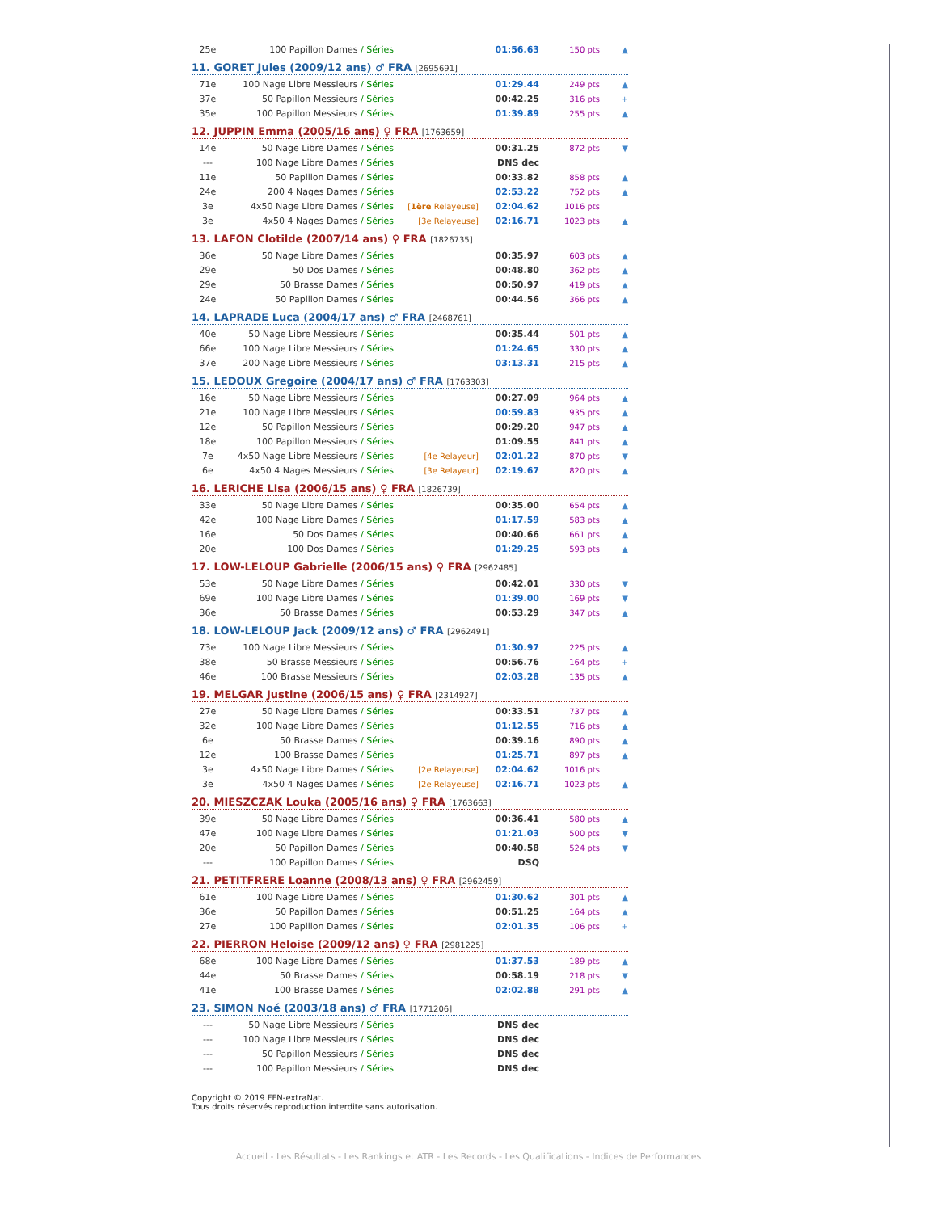| 25e | 100 Papillon Dames / Séries | | 01:56.63 | 150 pts | ▲ |
11. GORET Jules (2009/12 ans) ♂ FRA [2695691]
| 71e | 100 Nage Libre Messieurs / Séries | | 01:29.44 | 249 pts | ▲ |
| 37e | 50 Papillon Messieurs / Séries | | 00:42.25 | 316 pts | + |
| 35e | 100 Papillon Messieurs / Séries | | 01:39.89 | 255 pts | ▲ |
12. JUPPIN Emma (2005/16 ans) ♀ FRA [1763659]
| 14e | 50 Nage Libre Dames / Séries | | 00:31.25 | 872 pts | ▼ |
| --- | 100 Nage Libre Dames / Séries | | DNS dec | | |
| 11e | 50 Papillon Dames / Séries | | 00:33.82 | 858 pts | ▲ |
| 24e | 200 4 Nages Dames / Séries | | 02:53.22 | 752 pts | ▲ |
| 3e | 4x50 Nage Libre Dames / Séries | [ 1ère Relayeuse] | 02:04.62 | 1016 pts | |
| 3e | 4x50 4 Nages Dames / Séries | [3e Relayeuse] | 02:16.71 | 1023 pts | ▲ |
13. LAFON Clotilde (2007/14 ans) ♀ FRA [1826735]
| 36e | 50 Nage Libre Dames / Séries | | 00:35.97 | 603 pts | ▲ |
| 29e | 50 Dos Dames / Séries | | 00:48.80 | 362 pts | ▲ |
| 29e | 50 Brasse Dames / Séries | | 00:50.97 | 419 pts | ▲ |
| 24e | 50 Papillon Dames / Séries | | 00:44.56 | 366 pts | ▲ |
14. LAPRADE Luca (2004/17 ans) ♂ FRA [2468761]
| 40e | 50 Nage Libre Messieurs / Séries | | 00:35.44 | 501 pts | ▲ |
| 66e | 100 Nage Libre Messieurs / Séries | | 01:24.65 | 330 pts | ▲ |
| 37e | 200 Nage Libre Messieurs / Séries | | 03:13.31 | 215 pts | ▲ |
15. LEDOUX Gregoire (2004/17 ans) ♂ FRA [1763303]
| 16e | 50 Nage Libre Messieurs / Séries | | 00:27.09 | 964 pts | ▲ |
| 21e | 100 Nage Libre Messieurs / Séries | | 00:59.83 | 935 pts | ▲ |
| 12e | 50 Papillon Messieurs / Séries | | 00:29.20 | 947 pts | ▲ |
| 18e | 100 Papillon Messieurs / Séries | | 01:09.55 | 841 pts | ▲ |
| 7e | 4x50 Nage Libre Messieurs / Séries | [4e Relayeur] | 02:01.22 | 870 pts | ▼ |
| 6e | 4x50 4 Nages Messieurs / Séries | [3e Relayeur] | 02:19.67 | 820 pts | ▲ |
16. LERICHE Lisa (2006/15 ans) ♀ FRA [1826739]
| 33e | 50 Nage Libre Dames / Séries | | 00:35.00 | 654 pts | ▲ |
| 42e | 100 Nage Libre Dames / Séries | | 01:17.59 | 583 pts | ▲ |
| 16e | 50 Dos Dames / Séries | | 00:40.66 | 661 pts | ▲ |
| 20e | 100 Dos Dames / Séries | | 01:29.25 | 593 pts | ▲ |
17. LOW-LELOUP Gabrielle (2006/15 ans) ♀ FRA [2962485]
| 53e | 50 Nage Libre Dames / Séries | | 00:42.01 | 330 pts | ▼ |
| 69e | 100 Nage Libre Dames / Séries | | 01:39.00 | 169 pts | ▼ |
| 36e | 50 Brasse Dames / Séries | | 00:53.29 | 347 pts | ▲ |
18. LOW-LELOUP Jack (2009/12 ans) ♂ FRA [2962491]
| 73e | 100 Nage Libre Messieurs / Séries | | 01:30.97 | 225 pts | ▲ |
| 38e | 50 Brasse Messieurs / Séries | | 00:56.76 | 164 pts | + |
| 46e | 100 Brasse Messieurs / Séries | | 02:03.28 | 135 pts | ▲ |
19. MELGAR Justine (2006/15 ans) ♀ FRA [2314927]
| 27e | 50 Nage Libre Dames / Séries | | 00:33.51 | 737 pts | ▲ |
| 32e | 100 Nage Libre Dames / Séries | | 01:12.55 | 716 pts | ▲ |
| 6e | 50 Brasse Dames / Séries | | 00:39.16 | 890 pts | ▲ |
| 12e | 100 Brasse Dames / Séries | | 01:25.71 | 897 pts | ▲ |
| 3e | 4x50 Nage Libre Dames / Séries | [2e Relayeuse] | 02:04.62 | 1016 pts | |
| 3e | 4x50 4 Nages Dames / Séries | [2e Relayeuse] | 02:16.71 | 1023 pts | ▲ |
20. MIESZCZAK Louka (2005/16 ans) ♀ FRA [1763663]
| 39e | 50 Nage Libre Dames / Séries | | 00:36.41 | 580 pts | ▲ |
| 47e | 100 Nage Libre Dames / Séries | | 01:21.03 | 500 pts | ▼ |
| 20e | 50 Papillon Dames / Séries | | 00:40.58 | 524 pts | ▼ |
| --- | 100 Papillon Dames / Séries | | DSQ | | |
21. PETITFRERE Loanne (2008/13 ans) ♀ FRA [2962459]
| 61e | 100 Nage Libre Dames / Séries | | 01:30.62 | 301 pts | ▲ |
| 36e | 50 Papillon Dames / Séries | | 00:51.25 | 164 pts | ▲ |
| 27e | 100 Papillon Dames / Séries | | 02:01.35 | 106 pts | + |
22. PIERRON Heloise (2009/12 ans) ♀ FRA [2981225]
| 68e | 100 Nage Libre Dames / Séries | | 01:37.53 | 189 pts | ▲ |
| 44e | 50 Brasse Dames / Séries | | 00:58.19 | 218 pts | ▼ |
| 41e | 100 Brasse Dames / Séries | | 02:02.88 | 291 pts | ▲ |
23. SIMON Noé (2003/18 ans) ♂ FRA [1771206]
| --- | 50 Nage Libre Messieurs / Séries | | DNS dec | | |
| --- | 100 Nage Libre Messieurs / Séries | | DNS dec | | |
| --- | 50 Papillon Messieurs / Séries | | DNS dec | | |
| --- | 100 Papillon Messieurs / Séries | | DNS dec | | |
Copyright © 2019 FFN-extraNat.
Tous droits réservés reproduction interdite sans autorisation.
Accueil - Les Résultats - Les Rankings et ATR - Les Records - Les Qualifications - Indices de Performances